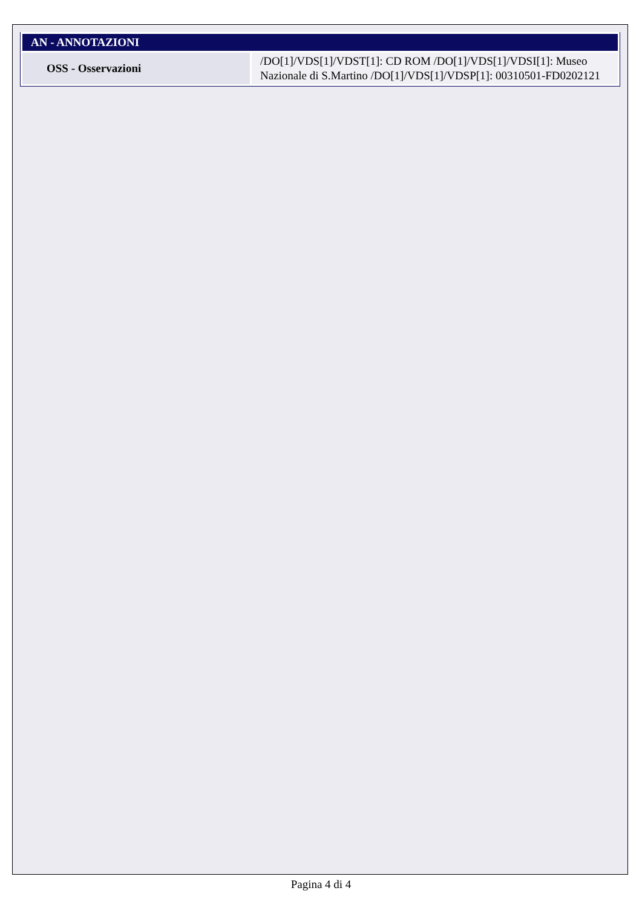| AN - ANNOTAZIONI | |
| --- | --- |
| OSS - Osservazioni | /DO[1]/VDS[1]/VDST[1]: CD ROM /DO[1]/VDS[1]/VDSI[1]: Museo Nazionale di S.Martino /DO[1]/VDS[1]/VDSP[1]: 00310501-FD0202121 |
Pagina 4 di 4